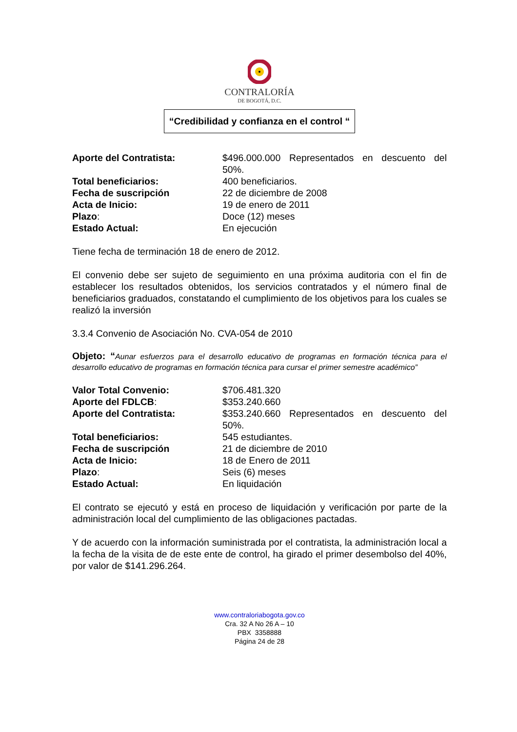CONTRALORÍA
DE BOGOTÁ, D.C.
“Credibilidad y confianza en el control “
Aporte del Contratista: $496.000.000 Representados en descuento del 50%.
Total beneficiarios: 400 beneficiarios.
Fecha de suscripción 22 de diciembre de 2008
Acta de Inicio: 19 de enero de 2011
Plazo: Doce (12) meses
Estado Actual: En ejecución
Tiene fecha de terminación 18 de enero de 2012.
El convenio debe ser sujeto de seguimiento en una próxima auditoria con el fin de establecer los resultados obtenidos, los servicios contratados y el número final de beneficiarios graduados, constatando el cumplimiento de los objetivos para los cuales se realizó la inversión
3.3.4 Convenio de Asociación No. CVA-054 de 2010
Objeto: “Aunar esfuerzos para el desarrollo educativo de programas en formación técnica para el desarrollo educativo de programas en formación técnica para cursar el primer semestre académico”
Valor Total Convenio: $706.481.320
Aporte del FDLCB: $353.240.660
Aporte del Contratista: $353.240.660 Representados en descuento del 50%.
Total beneficiarios: 545 estudiantes.
Fecha de suscripción 21 de diciembre de 2010
Acta de Inicio: 18 de Enero de 2011
Plazo: Seis (6) meses
Estado Actual: En liquidación
El contrato se ejecutó y está en proceso de liquidación y verificación por parte de la administración local del cumplimiento de las obligaciones pactadas.
Y de acuerdo con la información suministrada por el contratista, la administración local a la fecha de la visita de de este ente de control, ha girado el primer desembolso del 40%, por valor de $141.296.264.
www.contraloriabogota.gov.co
Cra. 32 A No 26 A – 10
PBX 3358888
Página 24 de 28